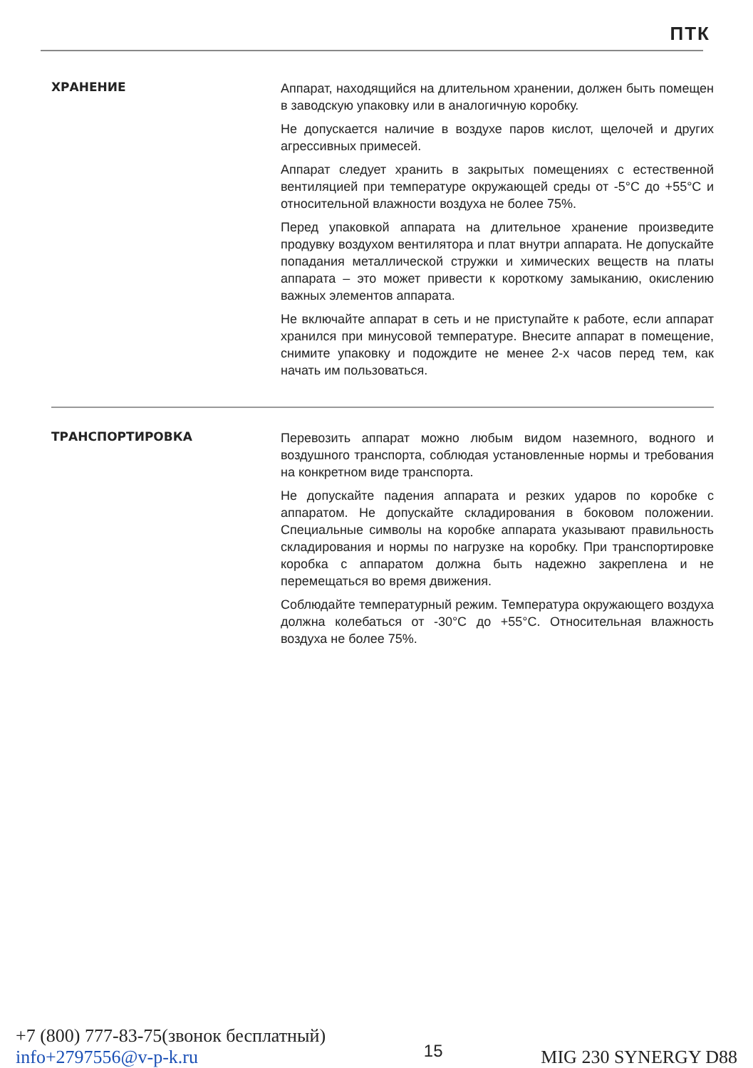ПТК
ХРАНЕНИЕ
Аппарат, находящийся на длительном хранении, должен быть помещен в заводскую упаковку или в аналогичную коробку.
Не допускается наличие в воздухе паров кислот, щелочей и других агрессивных примесей.
Аппарат следует хранить в закрытых помещениях с естественной вентиляцией при температуре окружающей среды от -5°С до +55°С и относительной влажности воздуха не более 75%.
Перед упаковкой аппарата на длительное хранение произведите продувку воздухом вентилятора и плат внутри аппарата. Не допускайте попадания металлической стружки и химических веществ на платы аппарата – это может привести к короткому замыканию, окислению важных элементов аппарата.
Не включайте аппарат в сеть и не приступайте к работе, если аппарат хранился при минусовой температуре. Внесите аппарат в помещение, снимите упаковку и подождите не менее 2-х часов перед тем, как начать им пользоваться.
ТРАНСПОРТИРОВКА
Перевозить аппарат можно любым видом наземного, водного и воздушного транспорта, соблюдая установленные нормы и требования на конкретном виде транспорта.
Не допускайте падения аппарата и резких ударов по коробке с аппаратом. Не допускайте складирования в боковом положении. Специальные символы на коробке аппарата указывают правильность складирования и нормы по нагрузке на коробку. При транспортировке коробка с аппаратом должна быть надежно закреплена и не перемещаться во время движения.
Соблюдайте температурный режим. Температура окружающего воздуха должна колебаться от -30°С до +55°С. Относительная влажность воздуха не более 75%.
+7 (800) 777-83-75(звонок бесплатный)
info+2797556@v-p-k.ru
15
MIG 230 SYNERGY D88